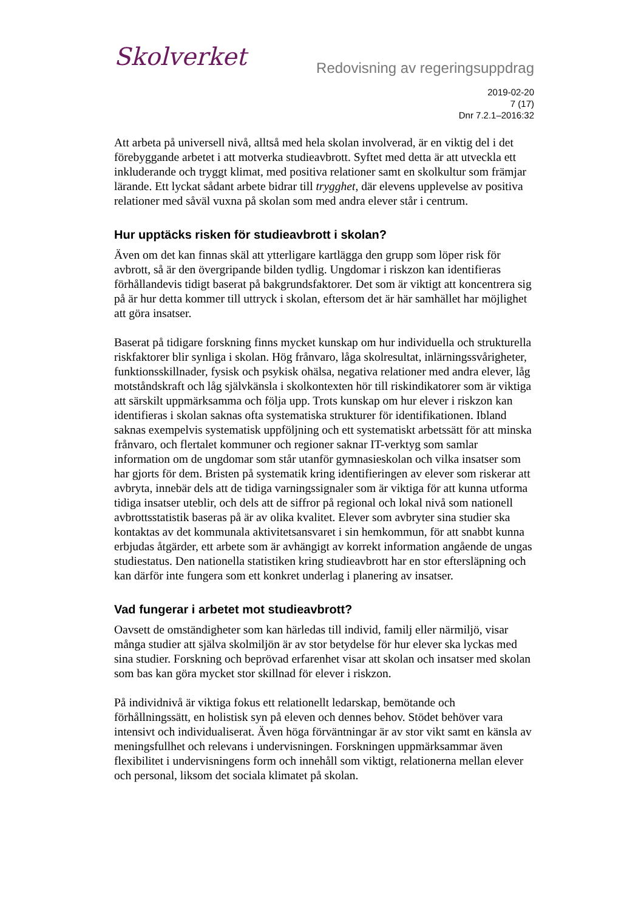Skolverket
Redovisning av regeringsuppdrag
2019-02-20
7 (17)
Dnr 7.2.1–2016:32
Att arbeta på universell nivå, alltså med hela skolan involverad, är en viktig del i det förebyggande arbetet i att motverka studieavbrott. Syftet med detta är att utveckla ett inkluderande och tryggt klimat, med positiva relationer samt en skolkultur som främjar lärande. Ett lyckat sådant arbete bidrar till trygghet, där elevens upplevelse av positiva relationer med såväl vuxna på skolan som med andra elever står i centrum.
Hur upptäcks risken för studieavbrott i skolan?
Även om det kan finnas skäl att ytterligare kartlägga den grupp som löper risk för avbrott, så är den övergripande bilden tydlig. Ungdomar i riskzon kan identifieras förhållandevis tidigt baserat på bakgrundsfaktorer. Det som är viktigt att koncentrera sig på är hur detta kommer till uttryck i skolan, eftersom det är här samhället har möjlighet att göra insatser.
Baserat på tidigare forskning finns mycket kunskap om hur individuella och strukturella riskfaktorer blir synliga i skolan. Hög frånvaro, låga skolresultat, inlärningssvårigheter, funktionsskillnader, fysisk och psykisk ohälsa, negativa relationer med andra elever, låg motståndskraft och låg självkänsla i skolkontexten hör till riskindikatorer som är viktiga att särskilt uppmärksamma och följa upp. Trots kunskap om hur elever i riskzon kan identifieras i skolan saknas ofta systematiska strukturer för identifikationen. Ibland saknas exempelvis systematisk uppföljning och ett systematiskt arbetssätt för att minska frånvaro, och flertalet kommuner och regioner saknar IT-verktyg som samlar information om de ungdomar som står utanför gymnasieskolan och vilka insatser som har gjorts för dem. Bristen på systematik kring identifieringen av elever som riskerar att avbryta, innebär dels att de tidiga varningssignaler som är viktiga för att kunna utforma tidiga insatser uteblir, och dels att de siffror på regional och lokal nivå som nationell avbrottsstatistik baseras på är av olika kvalitet. Elever som avbryter sina studier ska kontaktas av det kommunala aktivitetsansvaret i sin hemkommun, för att snabbt kunna erbjudas åtgärder, ett arbete som är avhängigt av korrekt information angående de ungas studiestatus. Den nationella statistiken kring studieavbrott har en stor eftersläpning och kan därför inte fungera som ett konkret underlag i planering av insatser.
Vad fungerar i arbetet mot studieavbrott?
Oavsett de omständigheter som kan härledas till individ, familj eller närmiljö, visar många studier att själva skolmiljön är av stor betydelse för hur elever ska lyckas med sina studier. Forskning och beprövad erfarenhet visar att skolan och insatser med skolan som bas kan göra mycket stor skillnad för elever i riskzon.
På individnivå är viktiga fokus ett relationellt ledarskap, bemötande och förhållningssätt, en holistisk syn på eleven och dennes behov. Stödet behöver vara intensivt och individualiserat. Även höga förväntningar är av stor vikt samt en känsla av meningsfullhet och relevans i undervisningen. Forskningen uppmärksammar även flexibilitet i undervisningens form och innehåll som viktigt, relationerna mellan elever och personal, liksom det sociala klimatet på skolan.